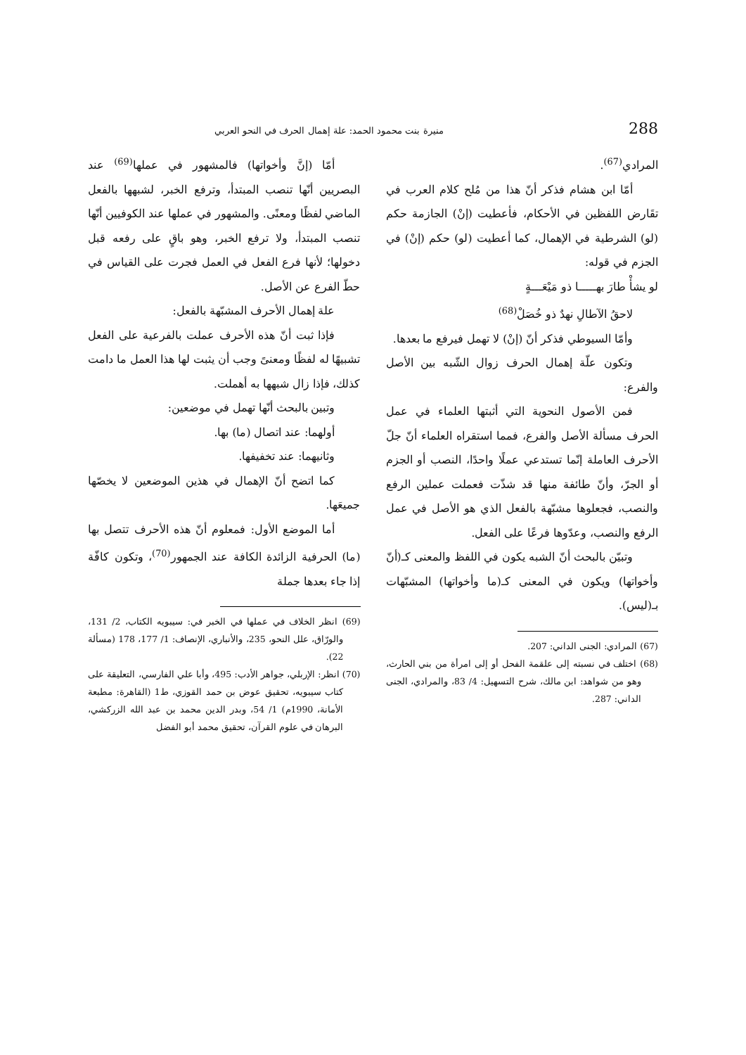288 منيرة بنت محمود الحمد: علة إهمال الحرف في النحو العربي
المرادي<sup>(67)</sup>.
أمّا ابن هشام فذكر أنّ هذا من مُلح كلام العرب في تقَارض اللفظين في الأحكام، فأعطيت (إنْ) الجازمة حكم (لو) الشرطية في الإهمال، كما أعطيت (لو) حكم (إنْ) في الجزم في قوله:
لو يشأْ طارَ بهـــــا ذو مَيْعَـــةٍ
لاحقُ الآطالِ نهدٌ ذو خُصَلْ<sup>(68)</sup>
وأمّا السيوطي فذكر أنّ (إنْ) لا تهمل فيرفع ما بعدها.
وتكون علّة إهمال الحرف زوال الشّبه بين الأصل والفرع:
فمن الأصول النحوية التي أثبتها العلماء في عمل الحرف مسألة الأصل والفرع، فمما استقراه العلماء أنّ جلّ الأحرف العاملة إنّما تستدعي عملًا واحدًا، النصب أو الجزم أو الجرّ، وأنّ طائفة منها قد شذّت فعملت عملين الرفع والنصب، فجعلوها مشبّهة بالفعل الذي هو الأصل في عمل الرفع والنصب، وعدّوها فرعًا على الفعل.
وتبيّن بالبحث أنّ الشبه يكون في اللفظ والمعنى كـ(أنّ وأخواتها) ويكون في المعنى كـ(ما وأخواتها) المشبّهات بـ(ليس).
(67) المرادي: الجنى الداني: 207.
(68) اختلف في نسبته إلى علقمة الفحل أو إلى امرأة من بني الحارث، وهو من شواهد: ابن مالك، شرح التسهيل: 4/ 83، والمرادي، الجنى الداني: 287.
أمّا (إنَّ وأخواتها) فالمشهور في عملها<sup>(69)</sup> عند البصريين أنّها تنصب المبتدأ، وترفع الخبر، لشبهها بالفعل الماضي لفظًا ومعنًى. والمشهور في عملها عند الكوفيين أنّها تنصب المبتدأ، ولا ترفع الخبر، وهو باقٍ على رفعه قبل دخولها؛ لأنها فرع الفعل في العمل فجرت على القياس في حطّ الفرع عن الأصل.
علة إهمال الأحرف المشبّهة بالفعل:
فإذا ثبت أنّ هذه الأحرف عملت بالفرعية على الفعل تشبيهًا له لفظًا ومعنىً وجب أن يثبت لها هذا العمل ما دامت كذلك، فإذا زال شبهها به أهملت.
وتبين بالبحث أنّها تهمل في موضعين:
أولهما: عند اتصال (ما) بها.
وثانيهما: عند تخفيفها.
كما اتضح أنّ الإهمال في هذين الموضعين لا يخصّها جميعَها.
أما الموضع الأول: فمعلوم أنّ هذه الأحرف تتصل بها (ما) الحرفية الزائدة الكافة عند الجمهور<sup>(70)</sup>، وتكون كافّة إذا جاء بعدها جملة
(69) انظر الخلاف في عملها في الخبر في: سيبويه الكتاب، 2/ 131، والورّاق، علل النحو، 235، والأنباري، الإنصاف: 1/ 177، 178 (مسألة 22).
(70) انظر: الإربلي، جواهر الأدب: 495، وأبا علي الفارسي، التعليقة على كتاب سيبويه، تحقيق عوض بن حمد القوزي، ط1 (القاهرة: مطبعة الأمانة، 1990م) 1/ 54، وبدر الدين محمد بن عبد الله الزركشي، البرهان في علوم القرآن، تحقيق محمد أبو الفضل